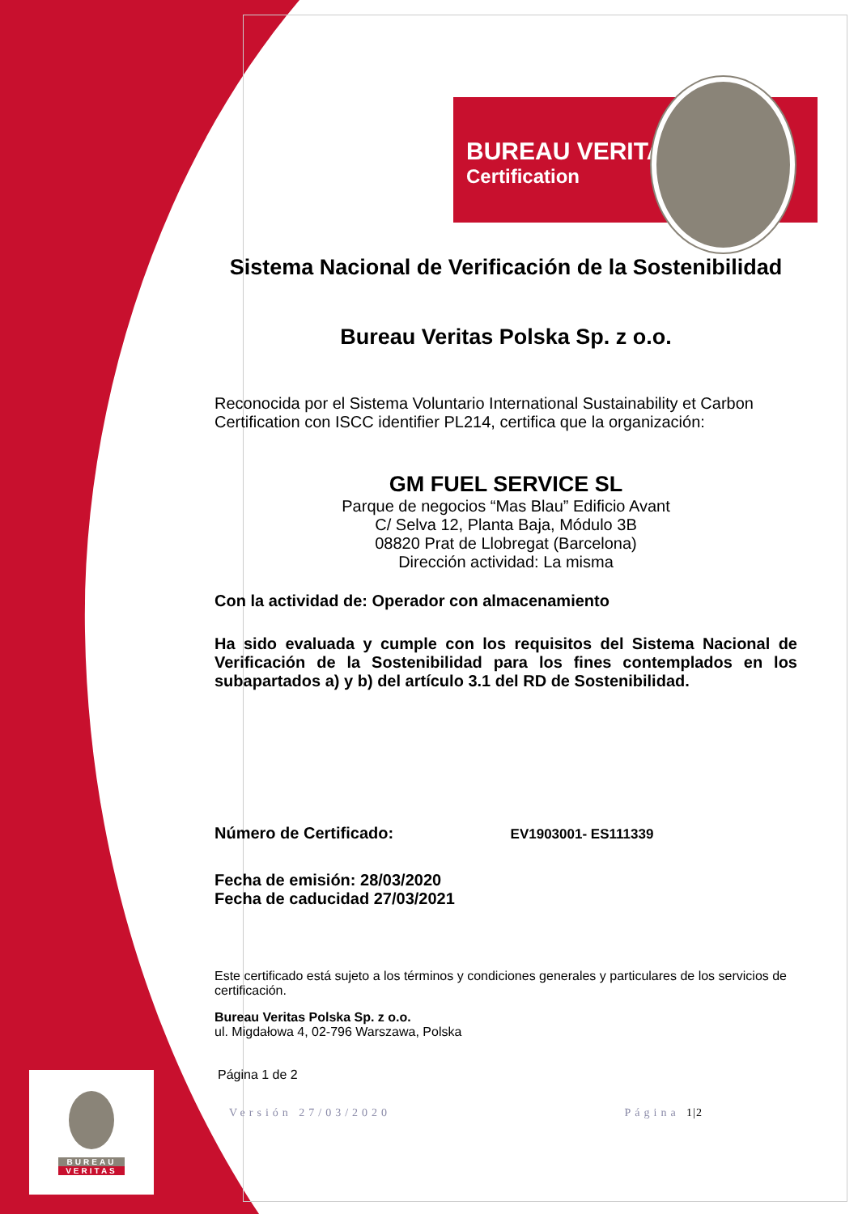BUREAU VERITAS
Certification
Sistema Nacional de Verificación de la Sostenibilidad
Bureau Veritas Polska Sp. z o.o.
Reconocida por el Sistema Voluntario International Sustainability et Carbon Certification con ISCC identifier PL214, certifica que la organización:
GM FUEL SERVICE SL
Parque de negocios “Mas Blau” Edificio Avant
C/ Selva 12, Planta Baja, Módulo 3B
08820 Prat de Llobregat (Barcelona)
Dirección actividad: La misma
Con la actividad de: Operador con almacenamiento
Ha sido evaluada y cumple con los requisitos del Sistema Nacional de Verificación de la Sostenibilidad para los fines contemplados en los subapartados a) y b) del artículo 3.1 del RD de Sostenibilidad.
Número de Certificado: EV1903001- ES111339
Fecha de emisión: 28/03/2020
Fecha de caducidad 27/03/2021
Este certificado está sujeto a los términos y condiciones generales y particulares de los servicios de certificación.
Bureau Veritas Polska Sp. z o.o.
ul. Migdałowa 4, 02-796 Warszawa, Polska
Página 1 de 2
Versión 27/03/2020 Página 1|2
BUREAU
VERITAS